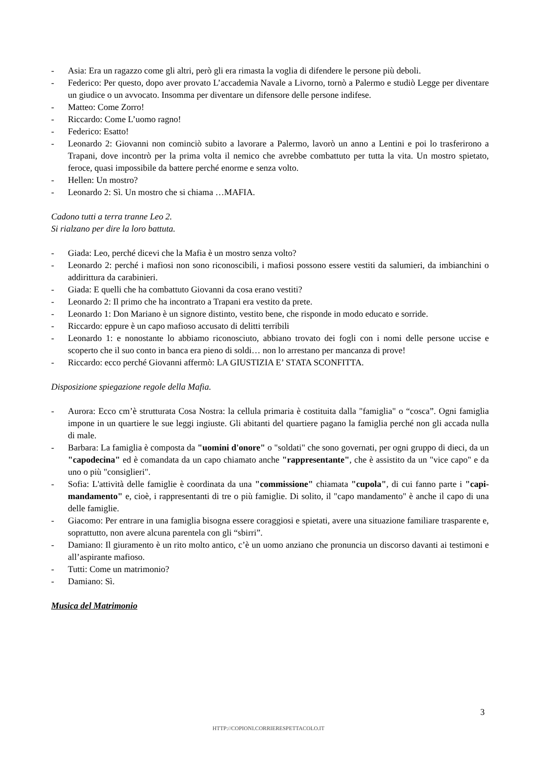- Asia: Era un ragazzo come gli altri, però gli era rimasta la voglia di difendere le persone più deboli.
- Federico: Per questo, dopo aver provato L’accademia Navale a Livorno, tornò a Palermo e studiò Legge per diventare un giudice o un avvocato. Insomma per diventare un difensore delle persone indifese.
- Matteo: Come Zorro!
- Riccardo: Come L’uomo ragno!
- Federico: Esatto!
- Leonardo 2: Giovanni non cominciò subito a lavorare a Palermo, lavorò un anno a Lentini e poi lo trasferirono a Trapani, dove incontrò per la prima volta il nemico che avrebbe combattuto per tutta la vita. Un mostro spietato, feroce, quasi impossibile da battere perché enorme e senza volto.
- Hellen: Un mostro?
- Leonardo 2: Sì. Un mostro che si chiama …MAFIA.
Cadono tutti a terra tranne Leo 2.
Si rialzano per dire la loro battuta.
- Giada: Leo, perché dicevi che la Mafia è un mostro senza volto?
- Leonardo 2: perché i mafiosi non sono riconoscibili, i mafiosi possono essere vestiti da salumieri, da imbianchini o addirittura da carabinieri.
- Giada: E quelli che ha combattuto Giovanni da cosa erano vestiti?
- Leonardo 2: Il primo che ha incontrato a Trapani era vestito da prete.
- Leonardo 1: Don Mariano è un signore distinto, vestito bene, che risponde in modo educato e sorride.
- Riccardo: eppure è un capo mafioso accusato di delitti terribili
- Leonardo 1: e nonostante lo abbiamo riconosciuto, abbiano trovato dei fogli con i nomi delle persone uccise e scoperto che il suo conto in banca era pieno di soldi… non lo arrestano per mancanza di prove!
- Riccardo: ecco perché Giovanni affermò: LA GIUSTIZIA E’ STATA SCONFITTA.
Disposizione spiegazione regole della Mafia.
- Aurora: Ecco cm’è strutturata Cosa Nostra: la cellula primaria è costituita dalla "famiglia" o “cosca”. Ogni famiglia impone in un quartiere le sue leggi ingiuste. Gli abitanti del quartiere pagano la famiglia perché non gli accada nulla di male.
- Barbara: La famiglia è composta da "uomini d'onore" o "soldati" che sono governati, per ogni gruppo di dieci, da un "capodecina" ed è comandata da un capo chiamato anche "rappresentante", che è assistito da un "vice capo" e da uno o più "consiglieri".
- Sofia: L'attività delle famiglie è coordinata da una "commissione" chiamata "cupola", di cui fanno parte i "capi-mandamento" e, cioè, i rappresentanti di tre o più famiglie. Di solito, il "capo mandamento" è anche il capo di una delle famiglie.
- Giacomo: Per entrare in una famiglia bisogna essere coraggiosi e spietati, avere una situazione familiare trasparente e, soprattutto, non avere alcuna parentela con gli “sbirri”.
- Damiano: Il giuramento è un rito molto antico, c’è un uomo anziano che pronuncia un discorso davanti ai testimoni e all’aspirante mafioso.
- Tutti: Come un matrimonio?
- Damiano: Sì.
Musica del Matrimonio
3
HTTP://COPIONI.CORRIERESPETTACOLO.IT